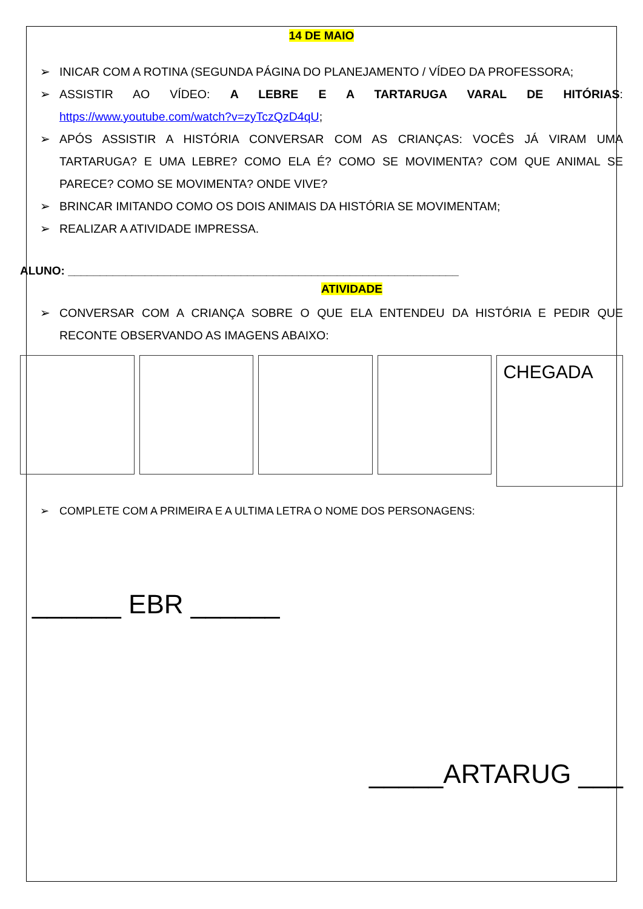14 DE MAIO
➢ INICAR COM A ROTINA (SEGUNDA PÁGINA DO PLANEJAMENTO / VÍDEO DA PROFESSORA;
➢ ASSISTIR AO VÍDEO: A LEBRE E A TARTARUGA VARAL DE HITÓRIAS: https://www.youtube.com/watch?v=zyTczQzD4qU;
➢ APÓS ASSISTIR A HISTÓRIA CONVERSAR COM AS CRIANÇAS: VOCÊS JÁ VIRAM UMA TARTARUGA? E UMA LEBRE? COMO ELA É? COMO SE MOVIMENTA? COM QUE ANIMAL SE PARECE? COMO SE MOVIMENTA? ONDE VIVE?
➢ BRINCAR IMITANDO COMO OS DOIS ANIMAIS DA HISTÓRIA SE MOVIMENTAM;
➢ REALIZAR A ATIVIDADE IMPRESSA.
ALUNO: _____________________________________________________________
ATIVIDADE
➢ CONVERSAR COM A CRIANÇA SOBRE O QUE ELA ENTENDEU DA HISTÓRIA E PEDIR QUE RECONTE OBSERVANDO AS IMAGENS ABAIXO:
CHEGADA
➢ COMPLETE COM A PRIMEIRA E A ULTIMA LETRA O NOME DOS PERSONAGENS:
______ EBR ______
_____ARTARUG ___